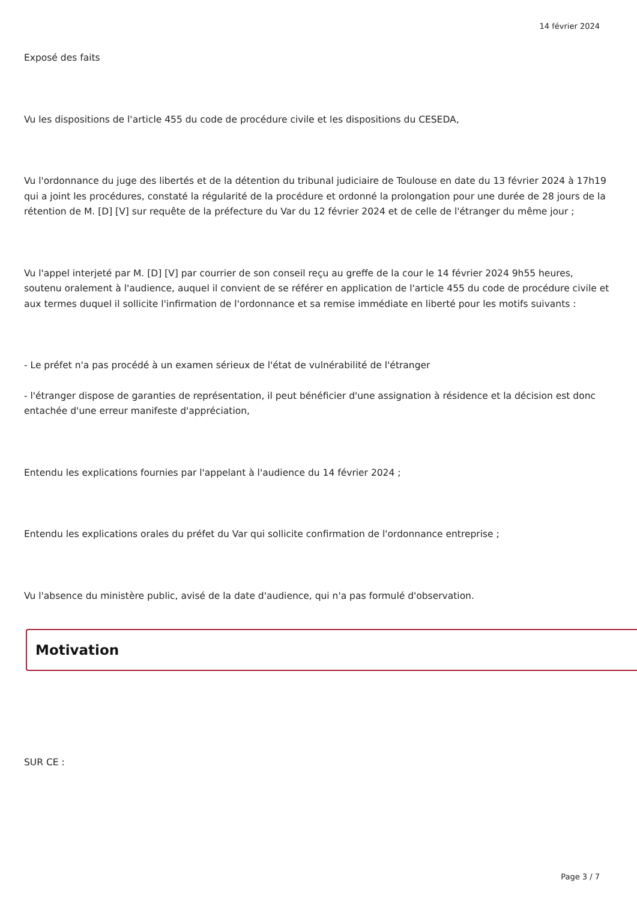14 février 2024
Exposé des faits
Vu les dispositions de l'article 455 du code de procédure civile et les dispositions du CESEDA,
Vu l'ordonnance du juge des libertés et de la détention du tribunal judiciaire de Toulouse en date du 13 février 2024 à 17h19 qui a joint les procédures, constaté la régularité de la procédure et ordonné la prolongation pour une durée de 28 jours de la rétention de M. [D] [V] sur requête de la préfecture du Var du 12 février 2024 et de celle de l'étranger du même jour ;
Vu l'appel interjeté par M. [D] [V] par courrier de son conseil reçu au greffe de la cour le 14 février 2024 9h55 heures, soutenu oralement à l'audience, auquel il convient de se référer en application de l'article 455 du code de procédure civile et aux termes duquel il sollicite l'infirmation de l'ordonnance et sa remise immédiate en liberté pour les motifs suivants :
- Le préfet n'a pas procédé à un examen sérieux de l'état de vulnérabilité de l'étranger
- l'étranger dispose de garanties de représentation, il peut bénéficier d'une assignation à résidence et la décision est donc entachée d'une erreur manifeste d'appréciation,
Entendu les explications fournies par l'appelant à l'audience du 14 février 2024 ;
Entendu les explications orales du préfet du Var qui sollicite confirmation de l'ordonnance entreprise ;
Vu l'absence du ministère public, avisé de la date d'audience, qui n'a pas formulé d'observation.
Motivation
SUR CE :
Page 3 / 7